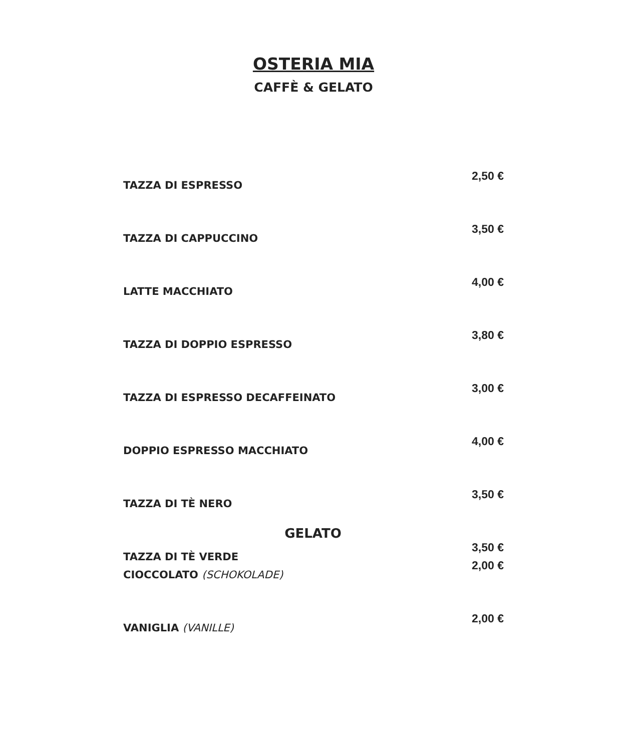OSTERIA MIA
CAFFÈ & GELATO
| TAZZA DI ESPRESSO | 2,50 € |
| TAZZA DI CAPPUCCINO | 3,50 € |
| LATTE MACCHIATO | 4,00 € |
| TAZZA DI DOPPIO ESPRESSO | 3,80 € |
| TAZZA DI ESPRESSO DECAFFEINATO | 3,00 € |
| DOPPIO ESPRESSO MACCHIATO | 4,00 € |
| TAZZA DI TÈ NERO | 3,50 € |
| TAZZA DI TÈ VERDE | 3,50 € |
GELATO
| CIOCCOLATO (SCHOKOLADE) | 2,00 € |
| VANIGLIA (VANILLE) | 2,00 € |